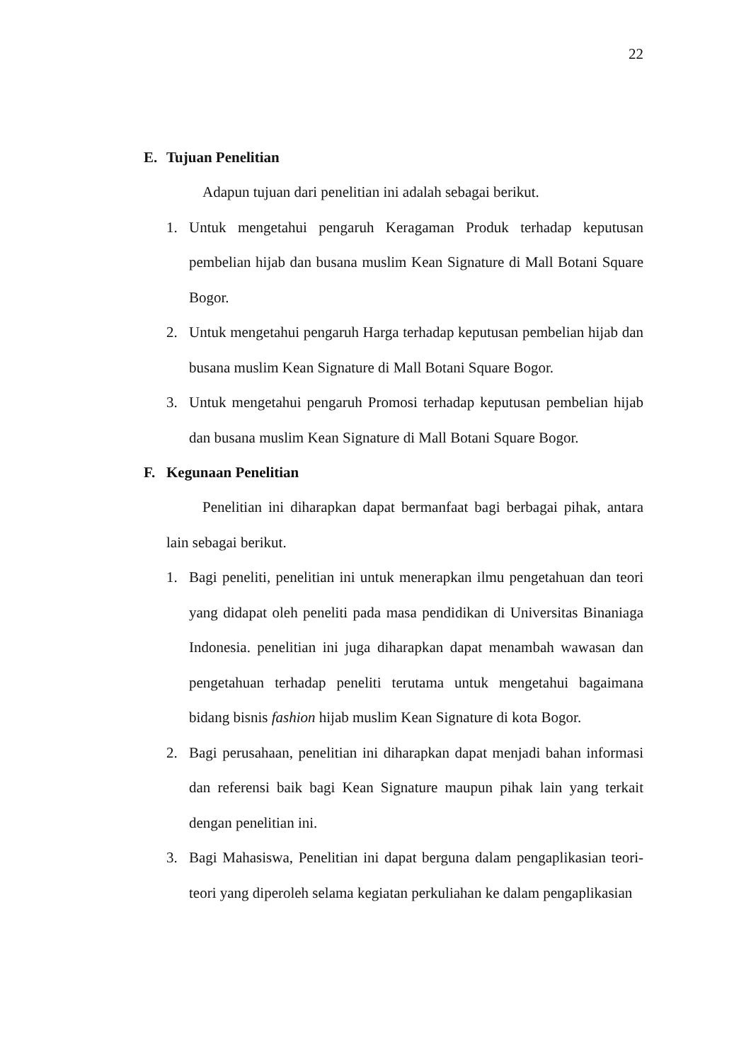22
E. Tujuan Penelitian
Adapun tujuan dari penelitian ini adalah sebagai berikut.
1. Untuk mengetahui pengaruh Keragaman Produk terhadap keputusan pembelian hijab dan busana muslim Kean Signature di Mall Botani Square Bogor.
2. Untuk mengetahui pengaruh Harga terhadap keputusan pembelian hijab dan busana muslim Kean Signature di Mall Botani Square Bogor.
3. Untuk mengetahui pengaruh Promosi terhadap keputusan pembelian hijab dan busana muslim Kean Signature di Mall Botani Square Bogor.
F. Kegunaan Penelitian
Penelitian ini diharapkan dapat bermanfaat bagi berbagai pihak, antara lain sebagai berikut.
1. Bagi peneliti, penelitian ini untuk menerapkan ilmu pengetahuan dan teori yang didapat oleh peneliti pada masa pendidikan di Universitas Binaniaga Indonesia. penelitian ini juga diharapkan dapat menambah wawasan dan pengetahuan terhadap peneliti terutama untuk mengetahui bagaimana bidang bisnis fashion hijab muslim Kean Signature di kota Bogor.
2. Bagi perusahaan, penelitian ini diharapkan dapat menjadi bahan informasi dan referensi baik bagi Kean Signature maupun pihak lain yang terkait dengan penelitian ini.
3. Bagi Mahasiswa, Penelitian ini dapat berguna dalam pengaplikasian teori-teori yang diperoleh selama kegiatan perkuliahan ke dalam pengaplikasian